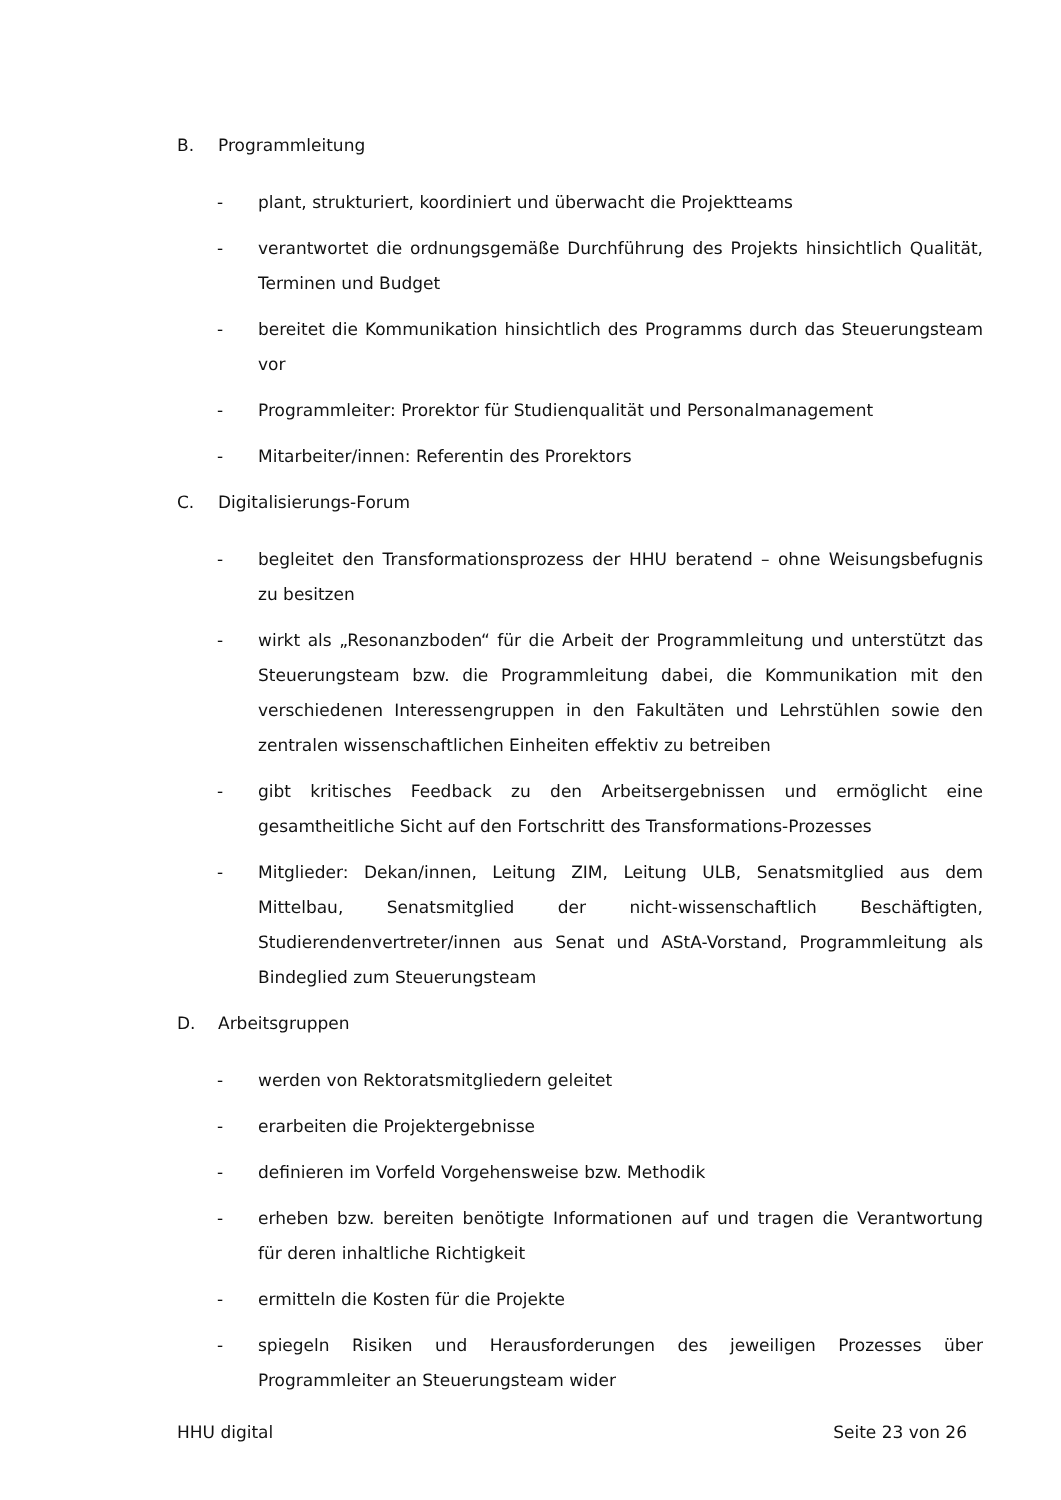B. Programmleitung
- plant, strukturiert, koordiniert und überwacht die Projektteams
- verantwortet die ordnungsgemäße Durchführung des Projekts hinsichtlich Qualität, Terminen und Budget
- bereitet die Kommunikation hinsichtlich des Programms durch das Steuerungsteam vor
- Programmleiter: Prorektor für Studienqualität und Personalmanagement
- Mitarbeiter/innen: Referentin des Prorektors
C. Digitalisierungs-Forum
- begleitet den Transformationsprozess der HHU beratend – ohne Weisungsbefugnis zu besitzen
- wirkt als „Resonanzboden“ für die Arbeit der Programmleitung und unterstützt das Steuerungsteam bzw. die Programmleitung dabei, die Kommunikation mit den verschiedenen Interessengruppen in den Fakultäten und Lehrstühlen sowie den zentralen wissenschaftlichen Einheiten effektiv zu betreiben
- gibt kritisches Feedback zu den Arbeitsergebnissen und ermöglicht eine gesamtheitliche Sicht auf den Fortschritt des Transformations-Prozesses
- Mitglieder: Dekan/innen, Leitung ZIM, Leitung ULB, Senatsmitglied aus dem Mittelbau, Senatsmitglied der nicht-wissenschaftlich Beschäftigten, Studierendenvertreter/innen aus Senat und AStA-Vorstand, Programmleitung als Bindeglied zum Steuerungsteam
D. Arbeitsgruppen
- werden von Rektoratsmitgliedern geleitet
- erarbeiten die Projektergebnisse
- definieren im Vorfeld Vorgehensweise bzw. Methodik
- erheben bzw. bereiten benötigte Informationen auf und tragen die Verantwortung für deren inhaltliche Richtigkeit
- ermitteln die Kosten für die Projekte
- spiegeln Risiken und Herausforderungen des jeweiligen Prozesses über Programmleiter an Steuerungsteam wider
HHU digital Seite 23 von 26